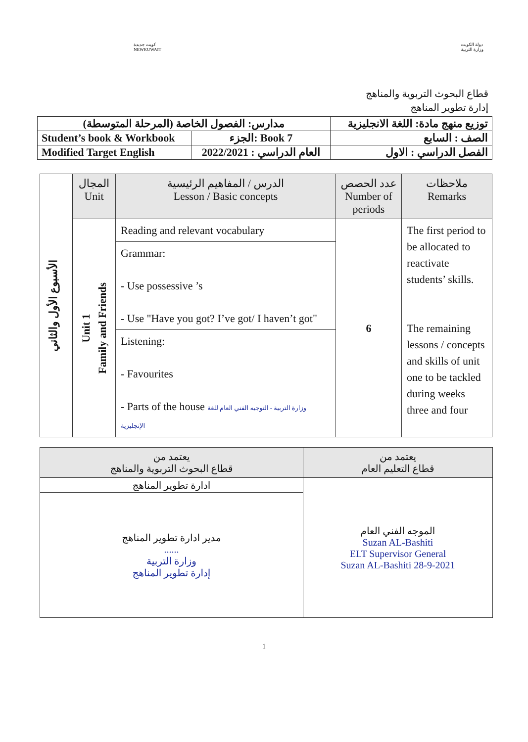كويت جديدة
NEWKUWAIT
دولة الكويت
وزارة التربية
قطاع البحوث التربوية والمناهج
إدارة تطوير المناهج
| مدارس: الفصول الخاصة (المرحلة المتوسطة) | | توزيع منهج مادة: اللغة الانجليزية |
| Student’s book & Workbook | الجزء: Book 7 | الصف : السابع |
| Modified Target English | العام الدراسي : 2022/2021 | الفصل الدراسي : الاول |
| الأسبوع الأول والثاني | المجال Unit | الدرس / المفاهيم الرئيسية Lesson / Basic concepts | عدد الحصص Number of periods | ملاحظات Remarks |
| | Unit 1 Family and Friends | Reading and relevant vocabulary | 6 | The first period to be allocated to reactivate students’ skills. The remaining lessons / concepts and skills of unit one to be tackled during weeks three and four |
| | | Grammar: - Use possessive ’s - Use "Have you got? I’ve got/ I haven’t got" | | |
| | | Listening: - Favourites - Parts of the house وزارة التربية - التوجيه الفني العام للغة الإنجليزية | | |
| يعتمد من قطاع التعليم العام | يعتمد من قطاع البحوث التربوية والمناهج |
| --- | --- |
| الموجه الفني العام Suzan AL-Bashiti ELT Supervisor General Suzan AL-Bashiti 28-9-2021 | ادارة تطوير المناهج |
| | مدير ادارة تطوير المناهج ...... وزارة التربية إدارة تطوير المناهج |
1